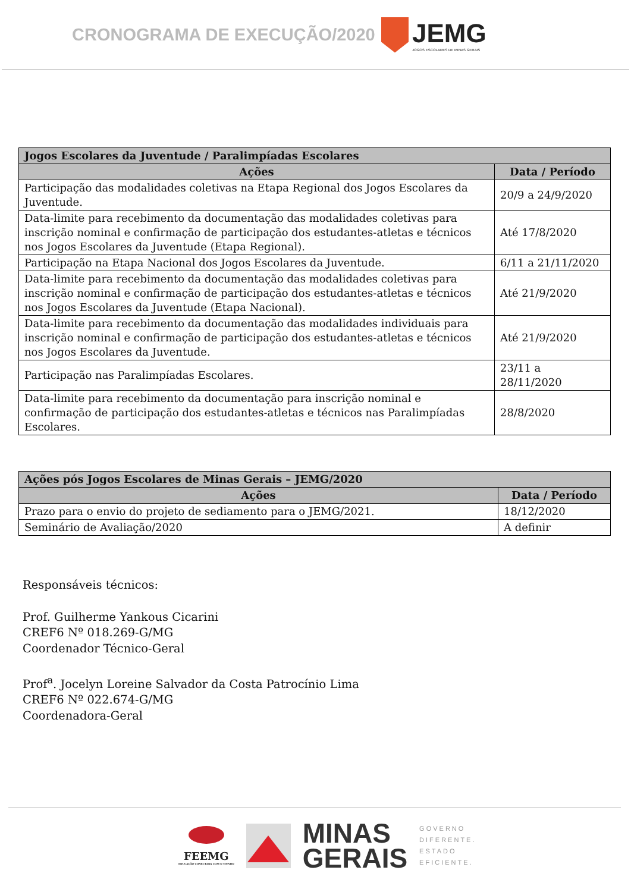CRONOGRAMA DE EXECUÇÃO/2020
JEMG
JOGOS ESCOLARES DE MINAS GERAIS
| Jogos Escolares da Juventude / Paralimpíadas Escolares | |
| --- | --- |
| Ações | Data / Período |
| Participação das modalidades coletivas na Etapa Regional dos Jogos Escolares da Juventude. | 20/9 a 24/9/2020 |
| Data-limite para recebimento da documentação das modalidades coletivas para inscrição nominal e confirmação de participação dos estudantes-atletas e técnicos nos Jogos Escolares da Juventude (Etapa Regional). | Até 17/8/2020 |
| Participação na Etapa Nacional dos Jogos Escolares da Juventude. | 6/11 a 21/11/2020 |
| Data-limite para recebimento da documentação das modalidades coletivas para inscrição nominal e confirmação de participação dos estudantes-atletas e técnicos nos Jogos Escolares da Juventude (Etapa Nacional). | Até 21/9/2020 |
| Data-limite para recebimento da documentação das modalidades individuais para inscrição nominal e confirmação de participação dos estudantes-atletas e técnicos nos Jogos Escolares da Juventude. | Até 21/9/2020 |
| Participação nas Paralimpíadas Escolares. | 23/11 a 28/11/2020 |
| Data-limite para recebimento da documentação para inscrição nominal e confirmação de participação dos estudantes-atletas e técnicos nas Paralimpíadas Escolares. | 28/8/2020 |
| Ações pós Jogos Escolares de Minas Gerais – JEMG/2020 | |
| --- | --- |
| Ações | Data / Período |
| Prazo para o envio do projeto de sediamento para o JEMG/2021. | 18/12/2020 |
| Seminário de Avaliação/2020 | A definir |
Responsáveis técnicos:
Prof. Guilherme Yankous Cicarini
CREF6 Nº 018.269-G/MG
Coordenador Técnico-Geral
Prof<sup>a</sup>. Jocelyn Loreine Salvador da Costa Patrocínio Lima
CREF6 Nº 022.674-G/MG
Coordenadora-Geral
FEEMG
EDUCAÇÃO CONECTADA COM O MUNDO
MINAS
GERAIS
GOVERNO
DIFERENTE.
ESTADO
EFICIENTE.